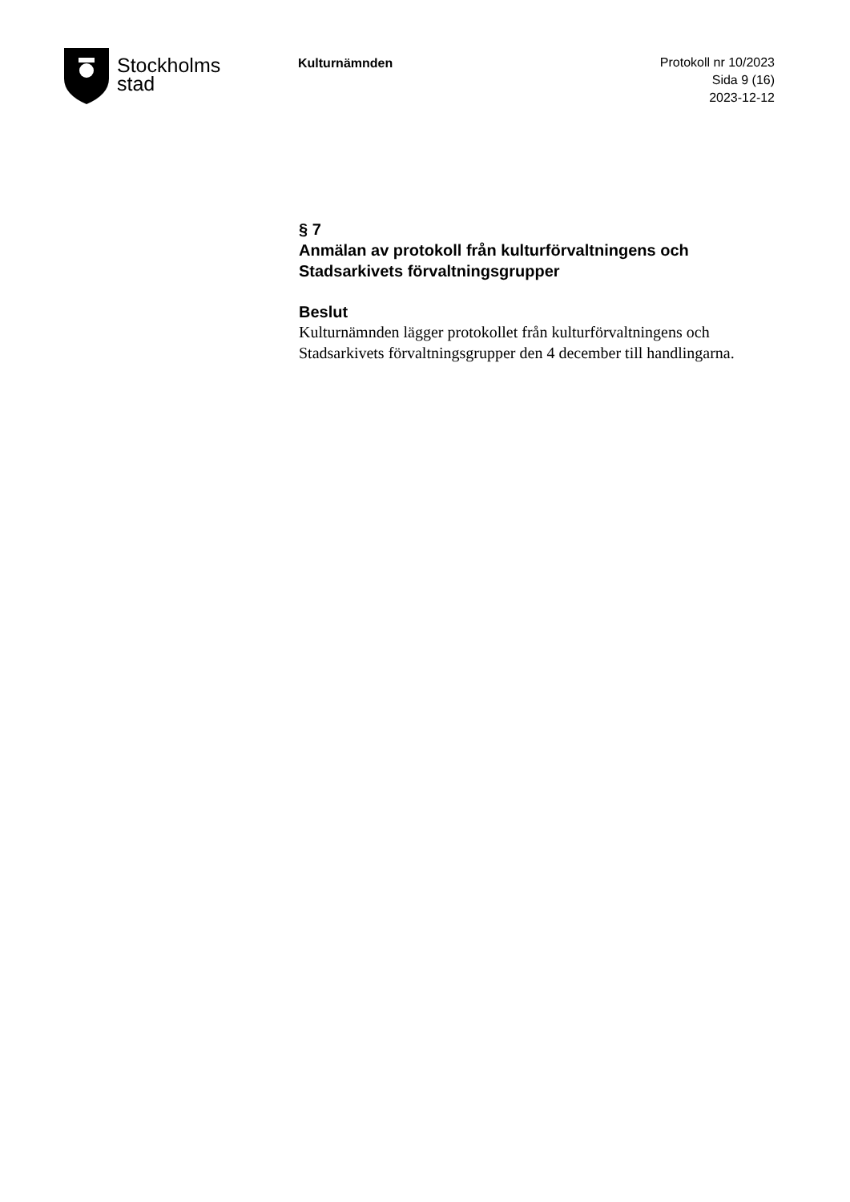Stockholms
stad
Kulturnämnden
Protokoll nr 10/2023
Sida 9 (16)
2023-12-12
§ 7
Anmälan av protokoll från kulturförvaltningens och Stadsarkivets förvaltningsgrupper
Beslut
Kulturnämnden lägger protokollet från kulturförvaltningens och Stadsarkivets förvaltningsgrupper den 4 december till handlingarna.